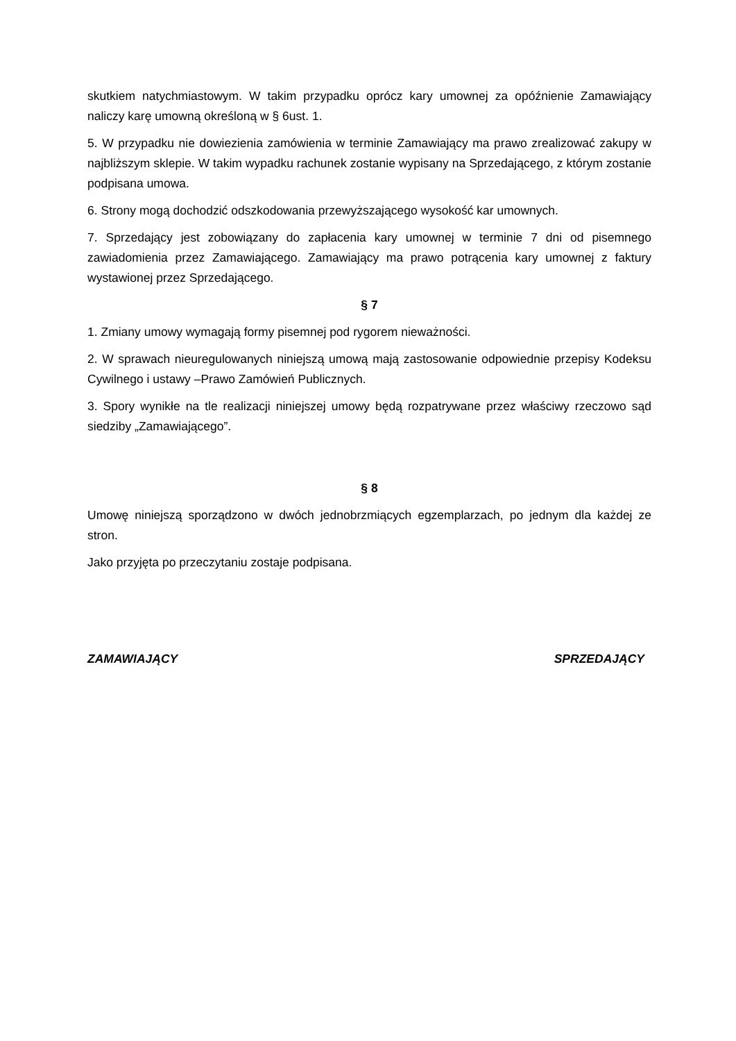skutkiem natychmiastowym. W takim przypadku oprócz kary umownej za opóźnienie Zamawiający naliczy karę umowną określoną w § 6ust. 1.
5. W przypadku nie dowiezienia zamówienia w terminie Zamawiający ma prawo zrealizować zakupy w najbliższym sklepie. W takim wypadku rachunek zostanie wypisany na Sprzedającego, z którym zostanie podpisana umowa.
6. Strony mogą dochodzić odszkodowania przewyższającego wysokość kar umownych.
7. Sprzedający jest zobowiązany do zapłacenia kary umownej w terminie 7 dni od pisemnego zawiadomienia przez Zamawiającego. Zamawiający ma prawo potrącenia kary umownej z faktury wystawionej przez Sprzedającego.
§ 7
1. Zmiany umowy wymagają formy pisemnej pod rygorem nieważności.
2. W sprawach nieuregulowanych niniejszą umową mają zastosowanie odpowiednie przepisy Kodeksu Cywilnego i ustawy –Prawo Zamówień Publicznych.
3. Spory wynikłe na tle realizacji niniejszej umowy będą rozpatrywane przez właściwy rzeczowo sąd siedziby „Zamawiającego”.
§ 8
Umowę niniejszą sporządzono w dwóch jednobrzmiących egzemplarzach, po jednym dla każdej ze stron.
Jako przyjęta po przeczytaniu zostaje podpisana.
ZAMAWIAJĄCY SPRZEDAJĄCY